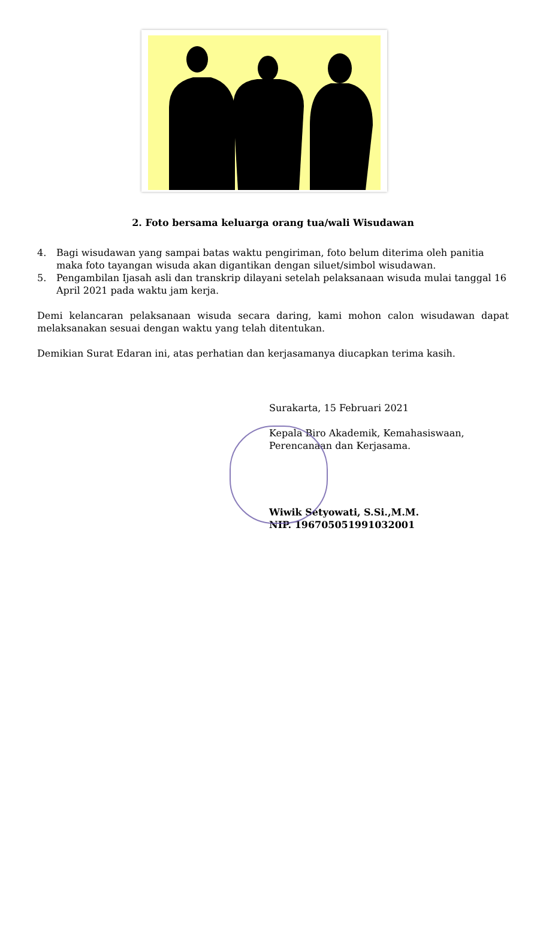2. Foto bersama keluarga orang tua/wali Wisudawan
4. Bagi wisudawan yang sampai batas waktu pengiriman, foto belum diterima oleh panitia maka foto tayangan wisuda akan digantikan dengan siluet/simbol wisudawan.
5. Pengambilan Ijasah asli dan transkrip dilayani setelah pelaksanaan wisuda mulai tanggal 16 April 2021 pada waktu jam kerja.
Demi kelancaran pelaksanaan wisuda secara daring, kami mohon calon wisudawan dapat melaksanakan sesuai dengan waktu yang telah ditentukan.
Demikian Surat Edaran ini, atas perhatian dan kerjasamanya diucapkan terima kasih.
Surakarta, 15 Februari 2021
Kepala Biro Akademik, Kemahasiswaan,
Perencanaan dan Kerjasama.
Wiwik Setyowati, S.Si.,M.M.
NIP. 196705051991032001